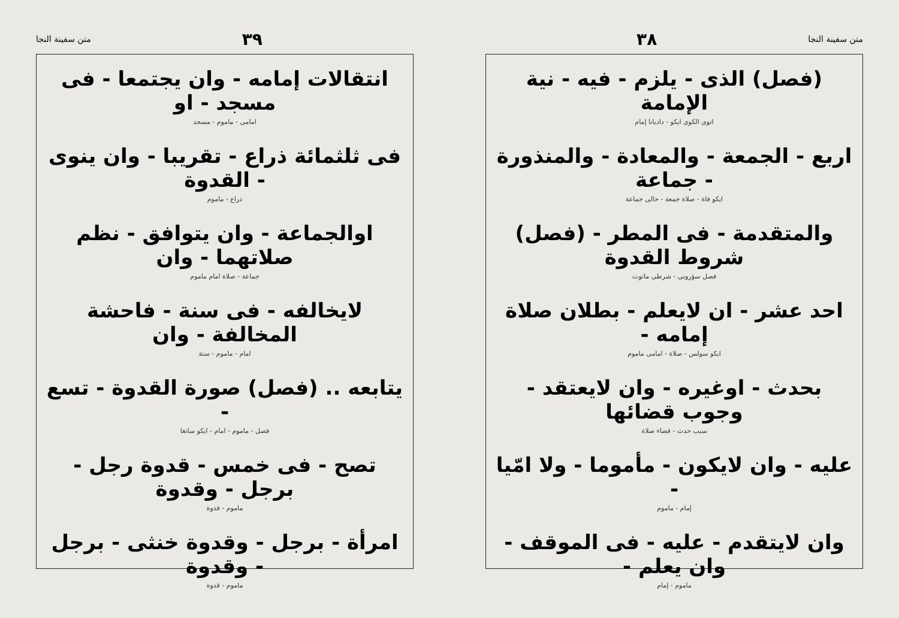متن سفينة النجا ٣٨
(فصل) الذى - يلزم - فيه - نية الإمامة
اتوى الكوى ايكو - داديانا إمام
اربع - الجمعة - والمعادة - والمنذورة - جماعة
ايكو فاة - صلاة جمعة - حالى جماعة
والمتقدمة - فى المطر - (فصل) شروط القدوة
فصل سؤرونى - شرطى ماتوت
احد عشر - ان لايعلم - بطلان صلاة إمامه -
ايكو سولس - صلاة - امامى ماموم
بحدث - اوغيره - وان لايعتقد - وجوب قضائها
سبب حدث - قضاء صلاة
عليه - وان لايكون - مأموما - ولا امّيا -
إمام - ماموم
وان لايتقدم - عليه - فى الموقف - وان يعلم -
ماموم - إمام
٣٩ متن سفينة النجا
انتقالات إمامه - وان يجتمعا - فى مسجد - او
امامى - ماموم - مسجد
فى ثلثمائة ذراع - تقريبا - وان ينوى - القدوة
ذراع - ماموم
اوالجماعة - وان يتوافق - نظم صلاتهما - وان
جماعة - صلاة امام ماموم
لايخالفه - فى سنة - فاحشة المخالفة - وان
امام - ماموم - سنة
يتابعه .. (فصل) صورة القدوة - تسع -
فصل - ماموم - امام - ايكو سانغا
تصح - فى خمس - قدوة رجل - برجل - وقدوة
ماموم - قدوة
امرأة - برجل - وقدوة خنثى - برجل - وقدوة
ماموم - قدوة